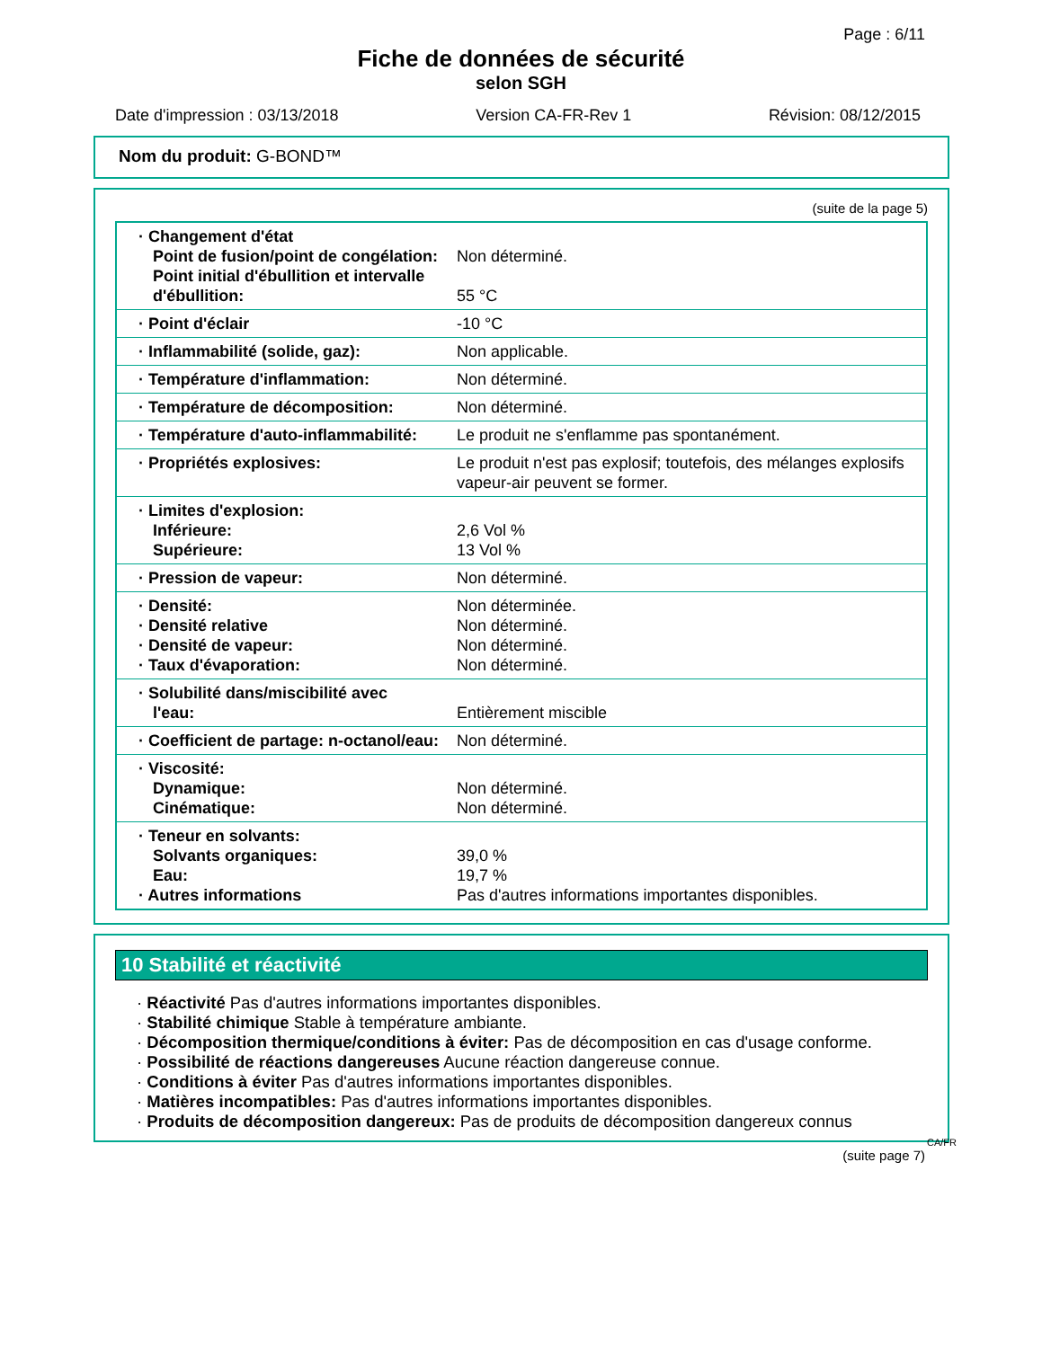Page : 6/11
Fiche de données de sécurité
selon SGH
Date d'impression : 03/13/2018 Version CA-FR-Rev 1 Révision: 08/12/2015
Nom du produit: G-BOND™
(suite de la page 5)
| · Changement d'état Point de fusion/point de congélation: Point initial d'ébullition et intervalle d'ébullition: | Non déterminé. 55 °C |
| · Point d'éclair | -10 °C |
| · Inflammabilité (solide, gaz): | Non applicable. |
| · Température d'inflammation: | Non déterminé. |
| · Température de décomposition: | Non déterminé. |
| · Température d'auto-inflammabilité: | Le produit ne s'enflamme pas spontanément. |
| · Propriétés explosives: | Le produit n'est pas explosif; toutefois, des mélanges explosifs vapeur-air peuvent se former. |
| · Limites d'explosion: Inférieure: Supérieure: | 2,6 Vol % 13 Vol % |
| · Pression de vapeur: | Non déterminé. |
| · Densité: · Densité relative · Densité de vapeur: · Taux d'évaporation: | Non déterminée. Non déterminé. Non déterminé. Non déterminé. |
| · Solubilité dans/miscibilité avec l'eau: | Entièrement miscible |
| · Coefficient de partage: n-octanol/eau: | Non déterminé. |
| · Viscosité: Dynamique: Cinématique: | Non déterminé. Non déterminé. |
| · Teneur en solvants: Solvants organiques: Eau: · Autres informations | 39,0 % 19,7 % Pas d'autres informations importantes disponibles. |
10 Stabilité et réactivité
· Réactivité Pas d'autres informations importantes disponibles.
· Stabilité chimique Stable à température ambiante.
· Décomposition thermique/conditions à éviter: Pas de décomposition en cas d'usage conforme.
· Possibilité de réactions dangereuses Aucune réaction dangereuse connue.
· Conditions à éviter Pas d'autres informations importantes disponibles.
· Matières incompatibles: Pas d'autres informations importantes disponibles.
· Produits de décomposition dangereux: Pas de produits de décomposition dangereux connus
CA/FR
(suite page 7)